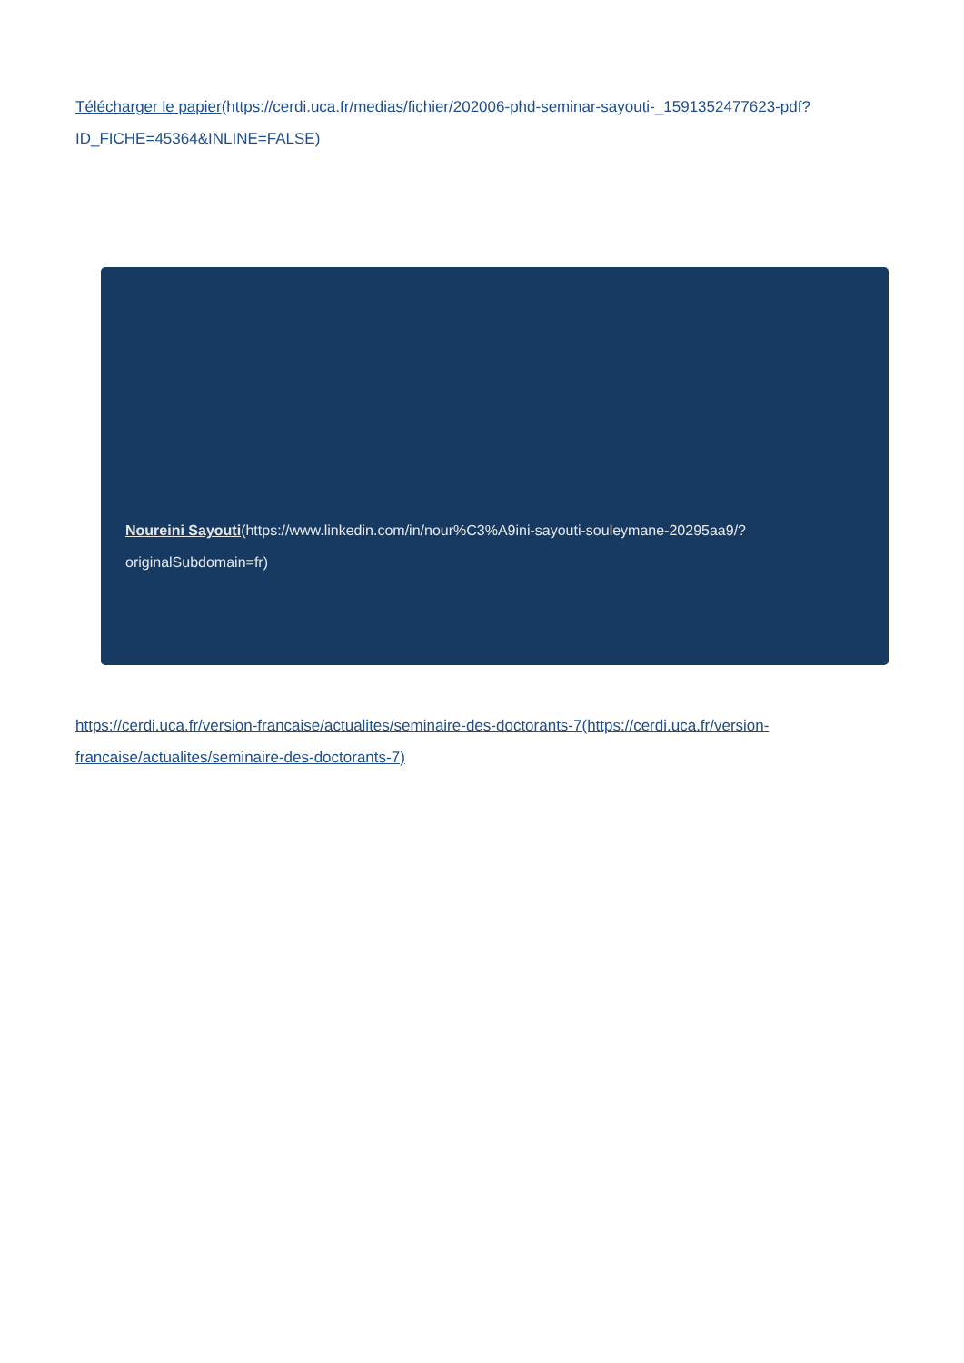Télécharger le papier(https://cerdi.uca.fr/medias/fichier/202006-phd-seminar-sayouti-_1591352477623-pdf?ID_FICHE=45364&INLINE=FALSE)
Noureini Sayouti(https://www.linkedin.com/in/nour%C3%A9ini-sayouti-souleymane-20295aa9/?originalSubdomain=fr)
https://cerdi.uca.fr/version-francaise/actualites/seminaire-des-doctorants-7(https://cerdi.uca.fr/version-francaise/actualites/seminaire-des-doctorants-7)